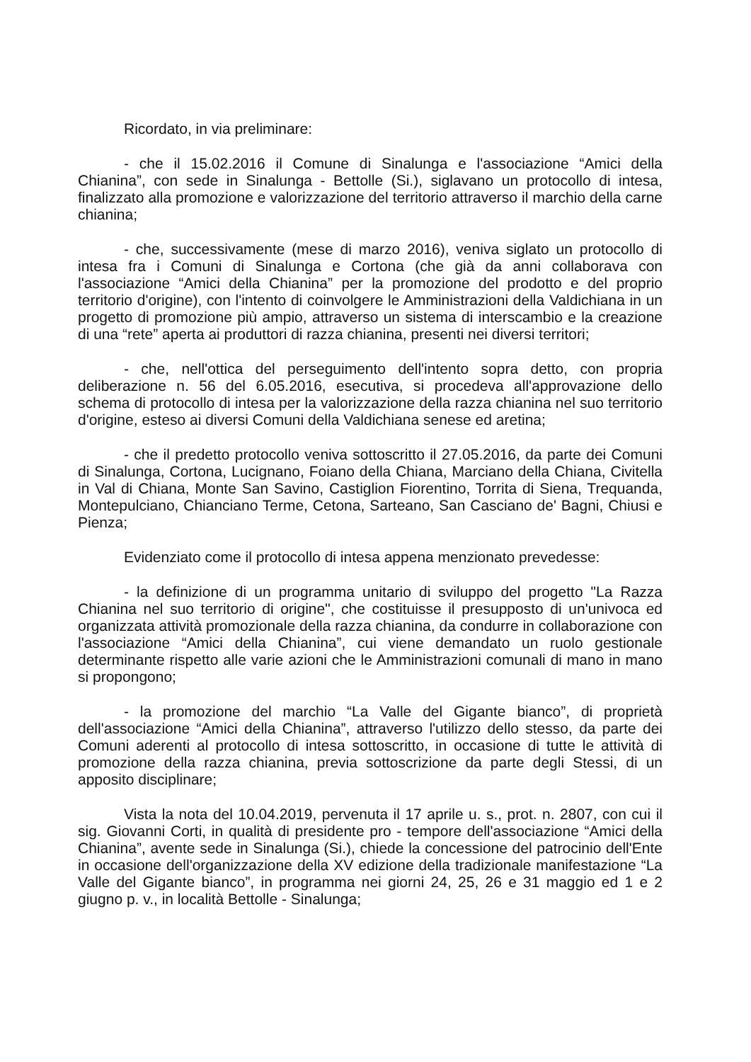Ricordato, in via preliminare:
- che il 15.02.2016 il Comune di Sinalunga e l'associazione “Amici della Chianina”, con sede in Sinalunga - Bettolle (Si.), siglavano un protocollo di intesa, finalizzato alla promozione e valorizzazione del territorio attraverso il marchio della carne chianina;
- che, successivamente (mese di marzo 2016), veniva siglato un protocollo di intesa fra i Comuni di Sinalunga e Cortona (che già da anni collaborava con l'associazione “Amici della Chianina” per la promozione del prodotto e del proprio territorio d'origine), con l'intento di coinvolgere le Amministrazioni della Valdichiana in un progetto di promozione più ampio, attraverso un sistema di interscambio e la creazione di una “rete” aperta ai produttori di razza chianina, presenti nei diversi territori;
- che, nell'ottica del perseguimento dell'intento sopra detto, con propria deliberazione n. 56 del 6.05.2016, esecutiva, si procedeva all'approvazione dello schema di protocollo di intesa per la valorizzazione della razza chianina nel suo territorio d'origine, esteso ai diversi Comuni della Valdichiana senese ed aretina;
- che il predetto protocollo veniva sottoscritto il 27.05.2016, da parte dei Comuni di Sinalunga, Cortona, Lucignano, Foiano della Chiana, Marciano della Chiana, Civitella in Val di Chiana, Monte San Savino, Castiglion Fiorentino, Torrita di Siena, Trequanda, Montepulciano, Chianciano Terme, Cetona, Sarteano, San Casciano de' Bagni, Chiusi e Pienza;
Evidenziato come il protocollo di intesa appena menzionato prevedesse:
- la definizione di un programma unitario di sviluppo del progetto "La Razza Chianina nel suo territorio di origine", che costituisse il presupposto di un'univoca ed organizzata attività promozionale della razza chianina, da condurre in collaborazione con l'associazione “Amici della Chianina”, cui viene demandato un ruolo gestionale determinante rispetto alle varie azioni che le Amministrazioni comunali di mano in mano si propongono;
- la promozione del marchio “La Valle del Gigante bianco”, di proprietà dell'associazione “Amici della Chianina”, attraverso l'utilizzo dello stesso, da parte dei Comuni aderenti al protocollo di intesa sottoscritto, in occasione di tutte le attività di promozione della razza chianina, previa sottoscrizione da parte degli Stessi, di un apposito disciplinare;
Vista la nota del 10.04.2019, pervenuta il 17 aprile u. s., prot. n. 2807, con cui il sig. Giovanni Corti, in qualità di presidente pro - tempore dell'associazione “Amici della Chianina”, avente sede in Sinalunga (Si.), chiede la concessione del patrocinio dell'Ente in occasione dell'organizzazione della XV edizione della tradizionale manifestazione “La Valle del Gigante bianco”, in programma nei giorni 24, 25, 26 e 31 maggio ed 1 e 2 giugno p. v., in località Bettolle - Sinalunga;